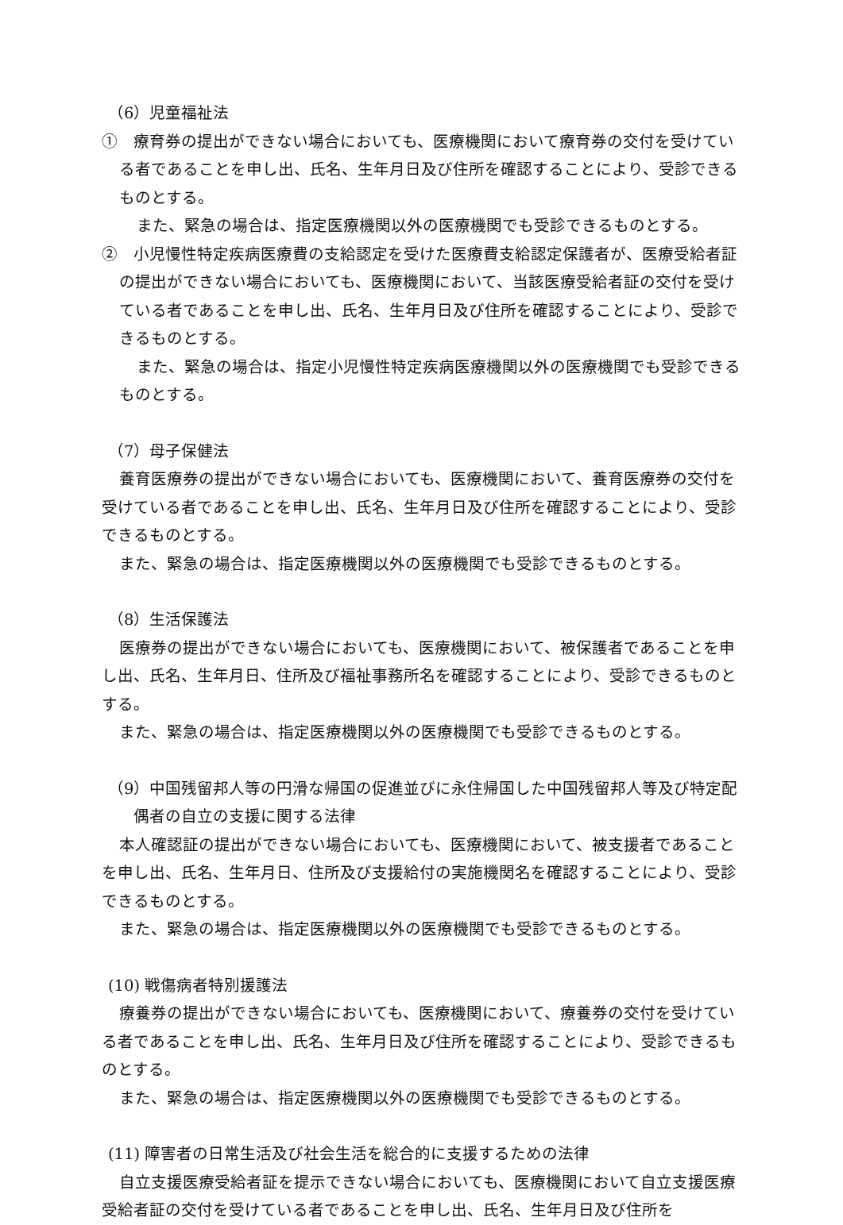（6）児童福祉法
①　療育券の提出ができない場合においても、医療機関において療育券の交付を受けている者であることを申し出、氏名、生年月日及び住所を確認することにより、受診できるものとする。
また、緊急の場合は、指定医療機関以外の医療機関でも受診できるものとする。
②　小児慢性特定疾病医療費の支給認定を受けた医療費支給認定保護者が、医療受給者証の提出ができない場合においても、医療機関において、当該医療受給者証の交付を受けている者であることを申し出、氏名、生年月日及び住所を確認することにより、受診できるものとする。
また、緊急の場合は、指定小児慢性特定疾病医療機関以外の医療機関でも受診できるものとする。
（7）母子保健法
養育医療券の提出ができない場合においても、医療機関において、養育医療券の交付を受けている者であることを申し出、氏名、生年月日及び住所を確認することにより、受診できるものとする。
また、緊急の場合は、指定医療機関以外の医療機関でも受診できるものとする。
（8）生活保護法
医療券の提出ができない場合においても、医療機関において、被保護者であることを申し出、氏名、生年月日、住所及び福祉事務所名を確認することにより、受診できるものとする。
また、緊急の場合は、指定医療機関以外の医療機関でも受診できるものとする。
（9）中国残留邦人等の円滑な帰国の促進並びに永住帰国した中国残留邦人等及び特定配偶者の自立の支援に関する法律
本人確認証の提出ができない場合においても、医療機関において、被支援者であることを申し出、氏名、生年月日、住所及び支援給付の実施機関名を確認することにより、受診できるものとする。
また、緊急の場合は、指定医療機関以外の医療機関でも受診できるものとする。
(10) 戦傷病者特別援護法
療養券の提出ができない場合においても、医療機関において、療養券の交付を受けている者であることを申し出、氏名、生年月日及び住所を確認することにより、受診できるものとする。
また、緊急の場合は、指定医療機関以外の医療機関でも受診できるものとする。
(11) 障害者の日常生活及び社会生活を総合的に支援するための法律
自立支援医療受給者証を提示できない場合においても、医療機関において自立支援医療受給者証の交付を受けている者であることを申し出、氏名、生年月日及び住所を